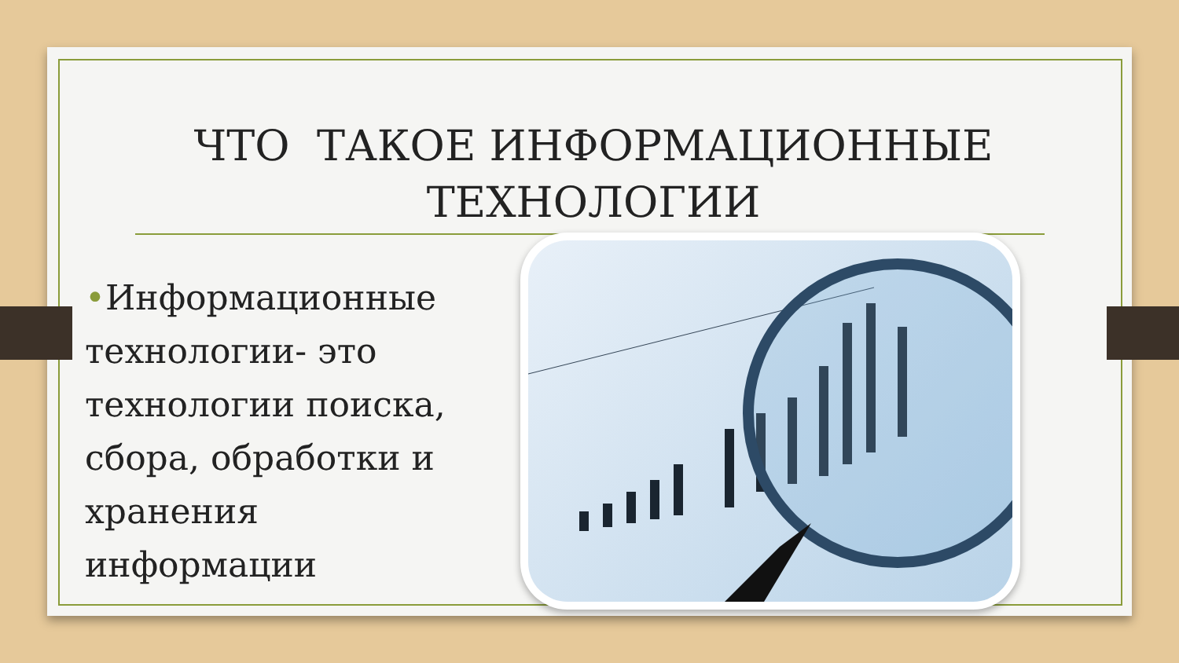ЧТО ТАКОЕ ИНФОРМАЦИОННЫЕ ТЕХНОЛОГИИ
•Информационные технологии- это технологии поиска, сбора, обработки и хранения информации